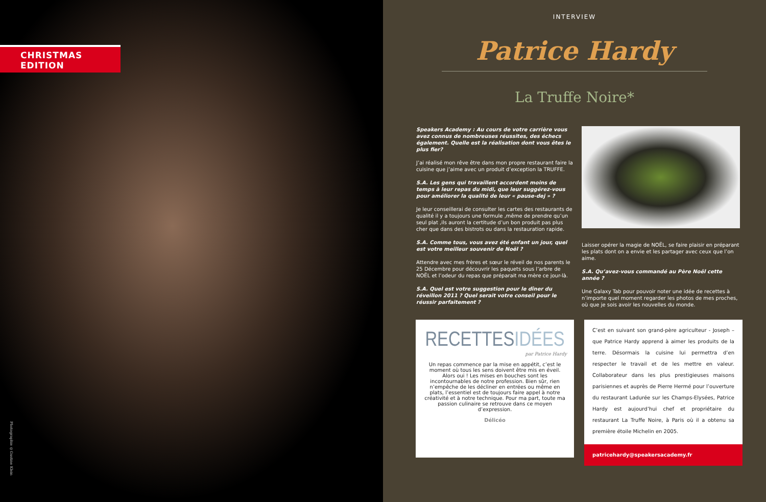CHRISTMAS EDITION
Photographie ©Gustine Klein
INTERVIEW
Patrice Hardy
La Truffe Noire*
Speakers Academy : Au cours de votre carrière vous avez connus de nombreuses réussites, des échecs également. Quelle est la réalisation dont vous êtes le plus fier?
J’ai réalisé mon rêve être dans mon propre restaurant faire la cuisine que j’aime avec un produit d’exception la TRUFFE.
S.A. Les gens qui travaillent accordent moins de temps à leur repas du midi, que leur suggérez-vous pour améliorer la qualité de leur « pause-dej » ?
Je leur conseillerai de consulter les cartes des restaurants de qualité il y a toujours une formule ,même de prendre qu’un seul plat ,ils auront la certitude d’un bon produit pas plus cher que dans des bistrots ou dans la restauration rapide.
S.A. Comme tous, vous avez été enfant un jour, quel est votre meilleur souvenir de Noël ?
Attendre avec mes frères et sœur le réveil de nos parents le 25 Décembre pour découvrir les paquets sous l’arbre de NOËL et l’odeur du repas que préparait ma mère ce jour-là.
S.A. Quel est votre suggestion pour le dîner du réveillon 2011 ? Quel serait votre conseil pour le réussir parfaitement ?
Laisser opérer la magie de NOËL, se faire plaisir en préparant les plats dont on a envie et les partager avec ceux que l’on aime.
S.A. Qu’avez-vous commandé au Père Noël cette année ?
Une Galaxy Tab pour pouvoir noter une idée de recettes à n’importe quel moment regarder les photos de mes proches, où que je sois avoir les nouvelles du monde.
RECETTESIDÉES
par Patrice Hardy
Un repas commence par la mise en appétit, c’est le moment où tous les sens doivent être mis en éveil. Alors oui ! Les mises en bouches sont les incontournables de notre profession. Bien sûr, rien n’empêche de les décliner en entrées ou même en plats, l’essentiel est de toujours faire appel à notre créativité et à notre technique. Pour ma part, toute ma passion culinaire se retrouve dans ce moyen d’expression.
Délicéo
C’est en suivant son grand-père agriculteur - Joseph – que Patrice Hardy apprend à aimer les produits de la terre. Désormais la cuisine lui permettra d’en respecter le travail et de les mettre en valeur. Collaborateur dans les plus prestigieuses maisons parisiennes et auprès de Pierre Hermé pour l’ouverture du restaurant Ladurée sur les Champs-Elysées, Patrice Hardy est aujourd’hui chef et propriétaire du restaurant La Truffe Noire, à Paris où il a obtenu sa première étoile Michelin en 2005.
patricehardy@speakersacademy.fr